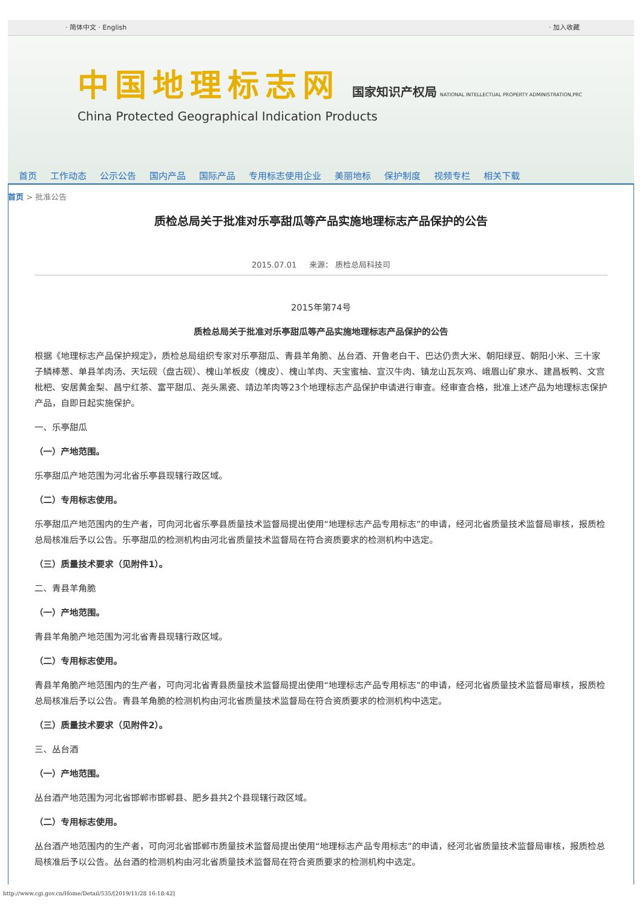· 简体中文 · English · 加入收藏
中国地理标志网 国家知识产权局 NATIONAL INTELLECTUAL PROPERTY ADMINISTRATION,PRC
China Protected Geographical Indication Products
首页 工作动态 公示公告 国内产品 国际产品 专用标志使用企业 美丽地标 保护制度 视频专栏 相关下载
首页 > 批准公告
质检总局关于批准对乐亭甜瓜等产品实施地理标志产品保护的公告
2015.07.01 来源： 质检总局科技司
2015年第74号
质检总局关于批准对乐亭甜瓜等产品实施地理标志产品保护的公告
根据《地理标志产品保护规定》，质检总局组织专家对乐亭甜瓜、青县羊角脆、丛台酒、开鲁老白干、巴达仍贵大米、朝阳绿豆、朝阳小米、三十家子鳞棒葱、单县羊肉汤、天坛砚（盘古砚）、槐山羊板皮（槐皮）、槐山羊肉、天宝蜜柚、宣汉牛肉、镇龙山瓦灰鸡、峨眉山矿泉水、建昌板鸭、文宫枇杷、安居黄金梨、昌宁红茶、富平甜瓜、尧头黑瓷、靖边羊肉等23个地理标志产品保护申请进行审查。经审查合格，批准上述产品为地理标志保护产品，自即日起实施保护。
一、乐亭甜瓜
（一）产地范围。
乐亭甜瓜产地范围为河北省乐亭县现辖行政区域。
（二）专用标志使用。
乐亭甜瓜产地范围内的生产者，可向河北省乐亭县质量技术监督局提出使用“地理标志产品专用标志”的申请，经河北省质量技术监督局审核，报质检总局核准后予以公告。乐亭甜瓜的检测机构由河北省质量技术监督局在符合资质要求的检测机构中选定。
（三）质量技术要求（见附件1）。
二、青县羊角脆
（一）产地范围。
青县羊角脆产地范围为河北省青县现辖行政区域。
（二）专用标志使用。
青县羊角脆产地范围内的生产者，可向河北省青县质量技术监督局提出使用“地理标志产品专用标志”的申请，经河北省质量技术监督局审核，报质检总局核准后予以公告。青县羊角脆的检测机构由河北省质量技术监督局在符合资质要求的检测机构中选定。
（三）质量技术要求（见附件2）。
三、丛台酒
（一）产地范围。
丛台酒产地范围为河北省邯郸市邯郸县、肥乡县共2个县现辖行政区域。
（二）专用标志使用。
丛台酒产地范围内的生产者，可向河北省邯郸市质量技术监督局提出使用“地理标志产品专用标志”的申请，经河北省质量技术监督局审核，报质检总局核准后予以公告。丛台酒的检测机构由河北省质量技术监督局在符合资质要求的检测机构中选定。
http://www.cgi.gov.cn/Home/Detail/535/[2019/11/28 16:18:42]